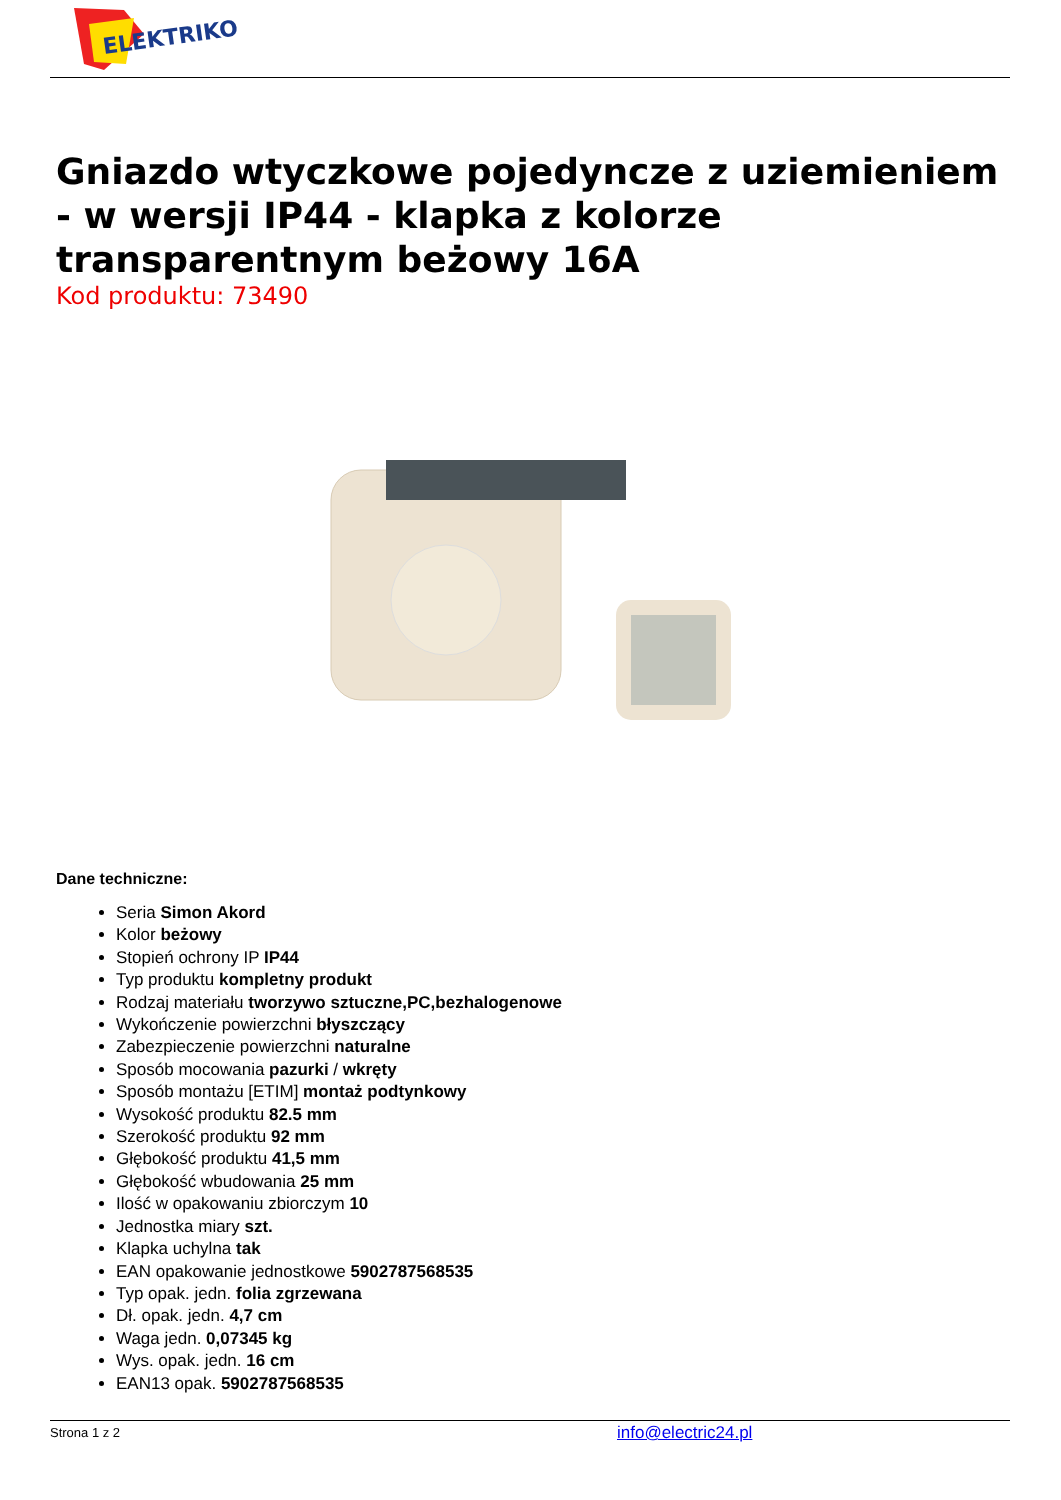ELEKTRIKO
Gniazdo wtyczkowe pojedyncze z uziemieniem - w wersji IP44 - klapka z kolorze transparentnym beżowy 16A
Kod produktu: 73490
Dane techniczne:
Seria Simon Akord
Kolor beżowy
Stopień ochrony IP IP44
Typ produktu kompletny produkt
Rodzaj materiału tworzywo sztuczne,PC,bezhalogenowe
Wykończenie powierzchni błyszczący
Zabezpieczenie powierzchni naturalne
Sposób mocowania pazurki / wkręty
Sposób montażu [ETIM] montaż podtynkowy
Wysokość produktu 82.5 mm
Szerokość produktu 92 mm
Głębokość produktu 41,5 mm
Głębokość wbudowania 25 mm
Ilość w opakowaniu zbiorczym 10
Jednostka miary szt.
Klapka uchylna tak
EAN opakowanie jednostkowe 5902787568535
Typ opak. jedn. folia zgrzewana
Dł. opak. jedn. 4,7 cm
Waga jedn. 0,07345 kg
Wys. opak. jedn. 16 cm
EAN13 opak. 5902787568535
Strona 1 z 2 info@electric24.pl